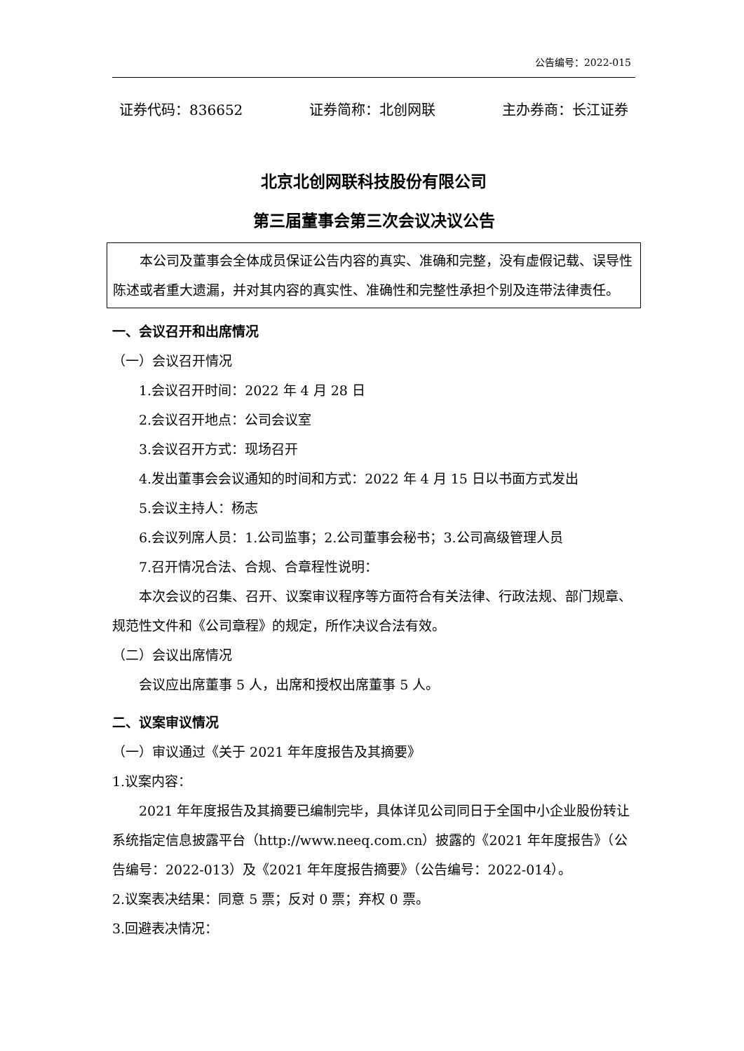公告编号：2022-015
证券代码：836652 证券简称：北创网联 主办券商：长江证券
北京北创网联科技股份有限公司
第三届董事会第三次会议决议公告
本公司及董事会全体成员保证公告内容的真实、准确和完整，没有虚假记载、误导性陈述或者重大遗漏，并对其内容的真实性、准确性和完整性承担个别及连带法律责任。
一、会议召开和出席情况
（一）会议召开情况
1.会议召开时间：2022 年 4 月 28 日
2.会议召开地点：公司会议室
3.会议召开方式：现场召开
4.发出董事会会议通知的时间和方式：2022 年 4 月 15 日以书面方式发出
5.会议主持人：杨志
6.会议列席人员：1.公司监事；2.公司董事会秘书；3.公司高级管理人员
7.召开情况合法、合规、合章程性说明：
本次会议的召集、召开、议案审议程序等方面符合有关法律、行政法规、部门规章、规范性文件和《公司章程》的规定，所作决议合法有效。
（二）会议出席情况
会议应出席董事 5 人，出席和授权出席董事 5 人。
二、议案审议情况
（一）审议通过《关于 2021 年年度报告及其摘要》
1.议案内容：
2021 年年度报告及其摘要已编制完毕，具体详见公司同日于全国中小企业股份转让系统指定信息披露平台（http://www.neeq.com.cn）披露的《2021 年年度报告》（公告编号：2022-013）及《2021 年年度报告摘要》（公告编号：2022-014）。
2.议案表决结果：同意 5 票；反对 0 票；弃权 0 票。
3.回避表决情况：